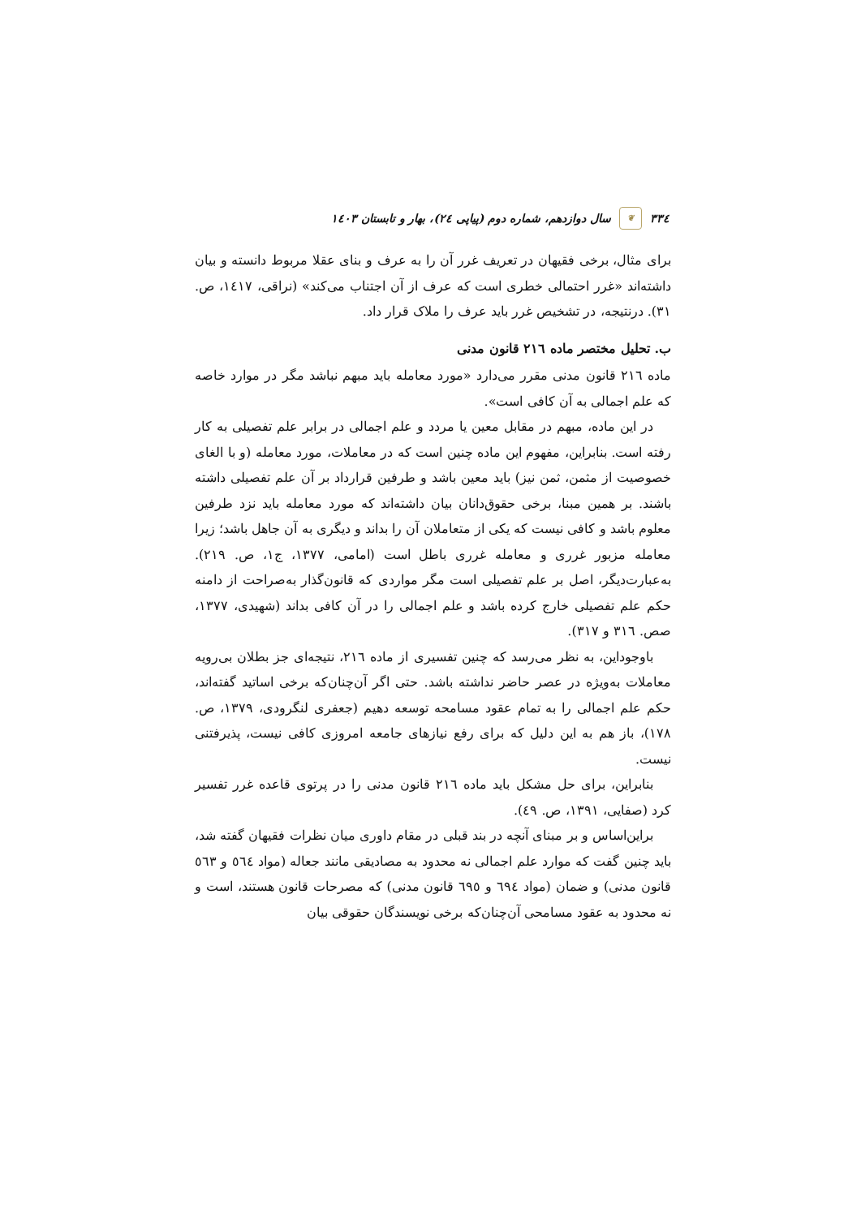٣٣٤ ❦ سال دوازدهم، شماره دوم (پیاپی ٢٤)، بهار و تابستان ١٤٠٣
برای مثال، برخی فقیهان در تعریف غرر آن را به عرف و بنای عقلا مربوط دانسته و بیان داشته‌اند «غرر احتمالی خطری است که عرف از آن اجتناب می‌کند» (نراقی، ١٤١٧، ص. ٣١). درنتیجه، در تشخیص غرر باید عرف را ملاک قرار داد.
ب. تحلیل مختصر ماده ٢١٦ قانون مدنی
ماده ٢١٦ قانون مدنی مقرر می‌دارد «مورد معامله باید مبهم نباشد مگر در موارد خاصه که علم اجمالی به آن کافی است».
در این ماده، مبهم در مقابل معین یا مردد و علم اجمالی در برابر علم تفصیلی به کار رفته است. بنابراین، مفهوم این ماده چنین است که در معاملات، مورد معامله (و با الغای خصوصیت از مثمن، ثمن نیز) باید معین باشد و طرفین قرارداد بر آن علم تفصیلی داشته باشند. بر همین مبنا، برخی حقوق‌دانان بیان داشته‌اند که مورد معامله باید نزد طرفین معلوم باشد و کافی نیست که یکی از متعاملان آن را بداند و دیگری به آن جاهل باشد؛ زیرا معامله مزبور غرری و معامله غرری باطل است (امامی، ١٣٧٧، ج١، ص. ٢١٩). به‌عبارت‌دیگر، اصل بر علم تفصیلی است مگر مواردی که قانون‌گذار به‌صراحت از دامنه حکم علم تفصیلی خارج کرده باشد و علم اجمالی را در آن کافی بداند (شهیدی، ١٣٧٧، صص. ٣١٦ و ٣١٧).
باوجوداین، به نظر می‌رسد که چنین تفسیری از ماده ٢١٦، نتیجه‌ای جز بطلان بی‌رویه معاملات به‌ویژه در عصر حاضر نداشته باشد. حتی اگر آن‌چنان‌که برخی اساتید گفته‌اند، حکم علم اجمالی را به تمام عقود مسامحه توسعه دهیم (جعفری لنگرودی، ١٣٧٩، ص. ١٧٨)، باز هم به این دلیل که برای رفع نیازهای جامعه امروزی کافی نیست، پذیرفتنی نیست.
بنابراین، برای حل مشکل باید ماده ٢١٦ قانون مدنی را در پرتوی قاعده غرر تفسیر کرد (صفایی، ١٣٩١، ص. ٤٩).
براین‌اساس و بر مبنای آنچه در بند قبلی در مقام داوری میان نظرات فقیهان گفته شد، باید چنین گفت که موارد علم اجمالی نه محدود به مصادیقی مانند جعاله (مواد ٥٦٤ و ٥٦٣ قانون مدنی) و ضمان (مواد ٦٩٤ و ٦٩٥ قانون مدنی) که مصرحات قانون هستند، است و نه محدود به عقود مسامحی آن‌چنان‌که برخی نویسندگان حقوقی بیان